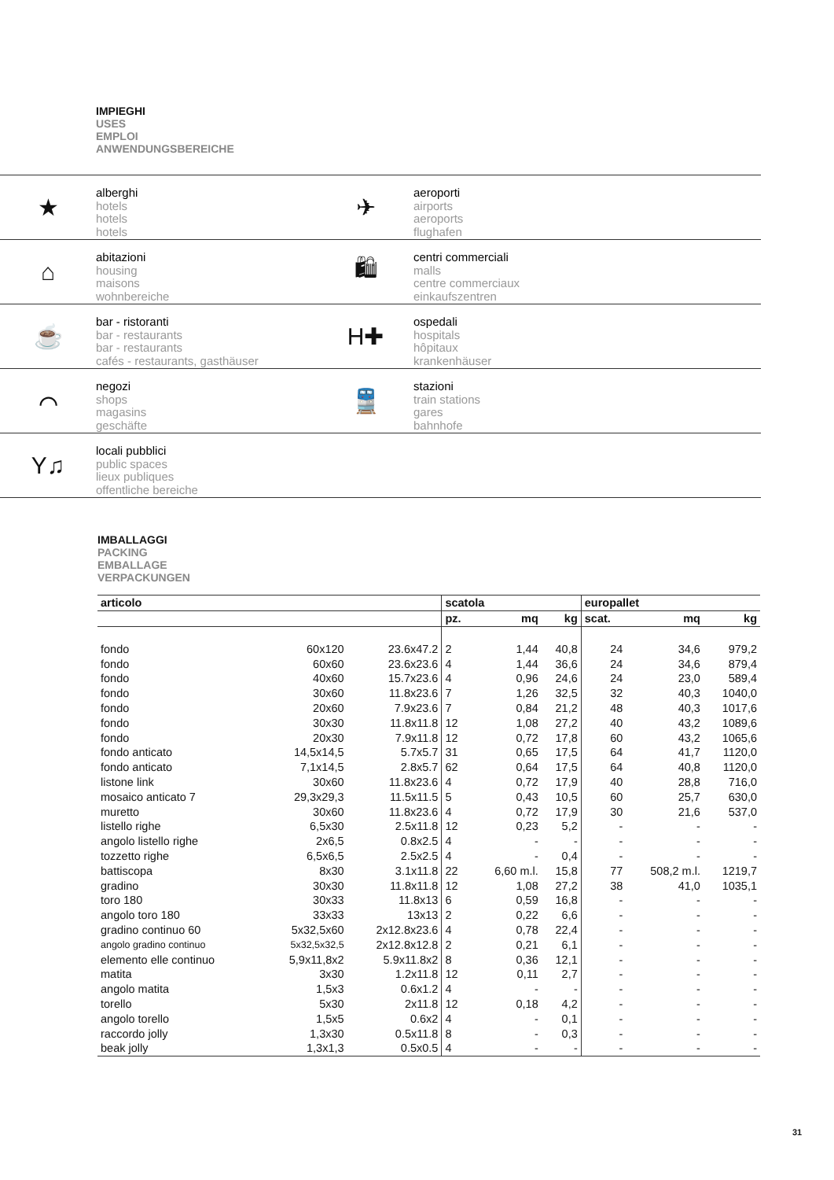IMPIEGHI
USES
EMPLOI
ANWENDUNGSBEREICHE
★
alberghi
hotels
hotels
hotels
✈
aeroporti
airports
aeroports
flughafen
⌂
abitazioni
housing
maisons
wohnbereiche
🛍
centri commerciali
malls
centre commerciaux
einkaufszentren
☕
bar - ristoranti
bar - restaurants
bar - restaurants
cafés - restaurants, gasthäuser
H✚
ospedali
hospitals
hôpitaux
krankenhäuser
⌒
negozi
shops
magasins
geschäfte
🚆
stazioni
train stations
gares
bahnhofe
Y♫
locali pubblici
public spaces
lieux publiques
offentliche bereiche
IMBALLAGGI
PACKING
EMBALLAGE
VERPACKUNGEN
| articolo | | | scatola | | | europallet | | |
| --- | --- | --- | --- | --- | --- | --- | --- | --- |
| | | | pz. | mq | kg | scat. | mq | kg |
| fondo | 60x120 | 23.6x47.2 | 2 | 1,44 | 40,8 | 24 | 34,6 | 979,2 |
| fondo | 60x60 | 23.6x23.6 | 4 | 1,44 | 36,6 | 24 | 34,6 | 879,4 |
| fondo | 40x60 | 15.7x23.6 | 4 | 0,96 | 24,6 | 24 | 23,0 | 589,4 |
| fondo | 30x60 | 11.8x23.6 | 7 | 1,26 | 32,5 | 32 | 40,3 | 1040,0 |
| fondo | 20x60 | 7.9x23.6 | 7 | 0,84 | 21,2 | 48 | 40,3 | 1017,6 |
| fondo | 30x30 | 11.8x11.8 | 12 | 1,08 | 27,2 | 40 | 43,2 | 1089,6 |
| fondo | 20x30 | 7.9x11.8 | 12 | 0,72 | 17,8 | 60 | 43,2 | 1065,6 |
| fondo anticato | 14,5x14,5 | 5.7x5.7 | 31 | 0,65 | 17,5 | 64 | 41,7 | 1120,0 |
| fondo anticato | 7,1x14,5 | 2.8x5.7 | 62 | 0,64 | 17,5 | 64 | 40,8 | 1120,0 |
| listone link | 30x60 | 11.8x23.6 | 4 | 0,72 | 17,9 | 40 | 28,8 | 716,0 |
| mosaico anticato 7 | 29,3x29,3 | 11.5x11.5 | 5 | 0,43 | 10,5 | 60 | 25,7 | 630,0 |
| muretto | 30x60 | 11.8x23.6 | 4 | 0,72 | 17,9 | 30 | 21,6 | 537,0 |
| listello righe | 6,5x30 | 2.5x11.8 | 12 | 0,23 | 5,2 | - | - | - |
| angolo listello righe | 2x6,5 | 0.8x2.5 | 4 | - | - | - | - | - |
| tozzetto righe | 6,5x6,5 | 2.5x2.5 | 4 | - | 0,4 | - | - | - |
| battiscopa | 8x30 | 3.1x11.8 | 22 | 6,60 m.l. | 15,8 | 77 | 508,2 m.l. | 1219,7 |
| gradino | 30x30 | 11.8x11.8 | 12 | 1,08 | 27,2 | 38 | 41,0 | 1035,1 |
| toro 180 | 30x33 | 11.8x13 | 6 | 0,59 | 16,8 | - | - | - |
| angolo toro 180 | 33x33 | 13x13 | 2 | 0,22 | 6,6 | - | - | - |
| gradino continuo 60 | 5x32,5x60 | 2x12.8x23.6 | 4 | 0,78 | 22,4 | - | - | - |
| angolo gradino continuo | 5x32,5x32,5 | 2x12.8x12.8 | 2 | 0,21 | 6,1 | - | - | - |
| elemento elle continuo | 5,9x11,8x2 | 5.9x11.8x2 | 8 | 0,36 | 12,1 | - | - | - |
| matita | 3x30 | 1.2x11.8 | 12 | 0,11 | 2,7 | - | - | - |
| angolo matita | 1,5x3 | 0.6x1.2 | 4 | - | - | - | - | - |
| torello | 5x30 | 2x11.8 | 12 | 0,18 | 4,2 | - | - | - |
| angolo torello | 1,5x5 | 0.6x2 | 4 | - | 0,1 | - | - | - |
| raccordo jolly | 1,3x30 | 0.5x11.8 | 8 | - | 0,3 | - | - | - |
| beak jolly | 1,3x1,3 | 0.5x0.5 | 4 | - | - | - | - | - |
31